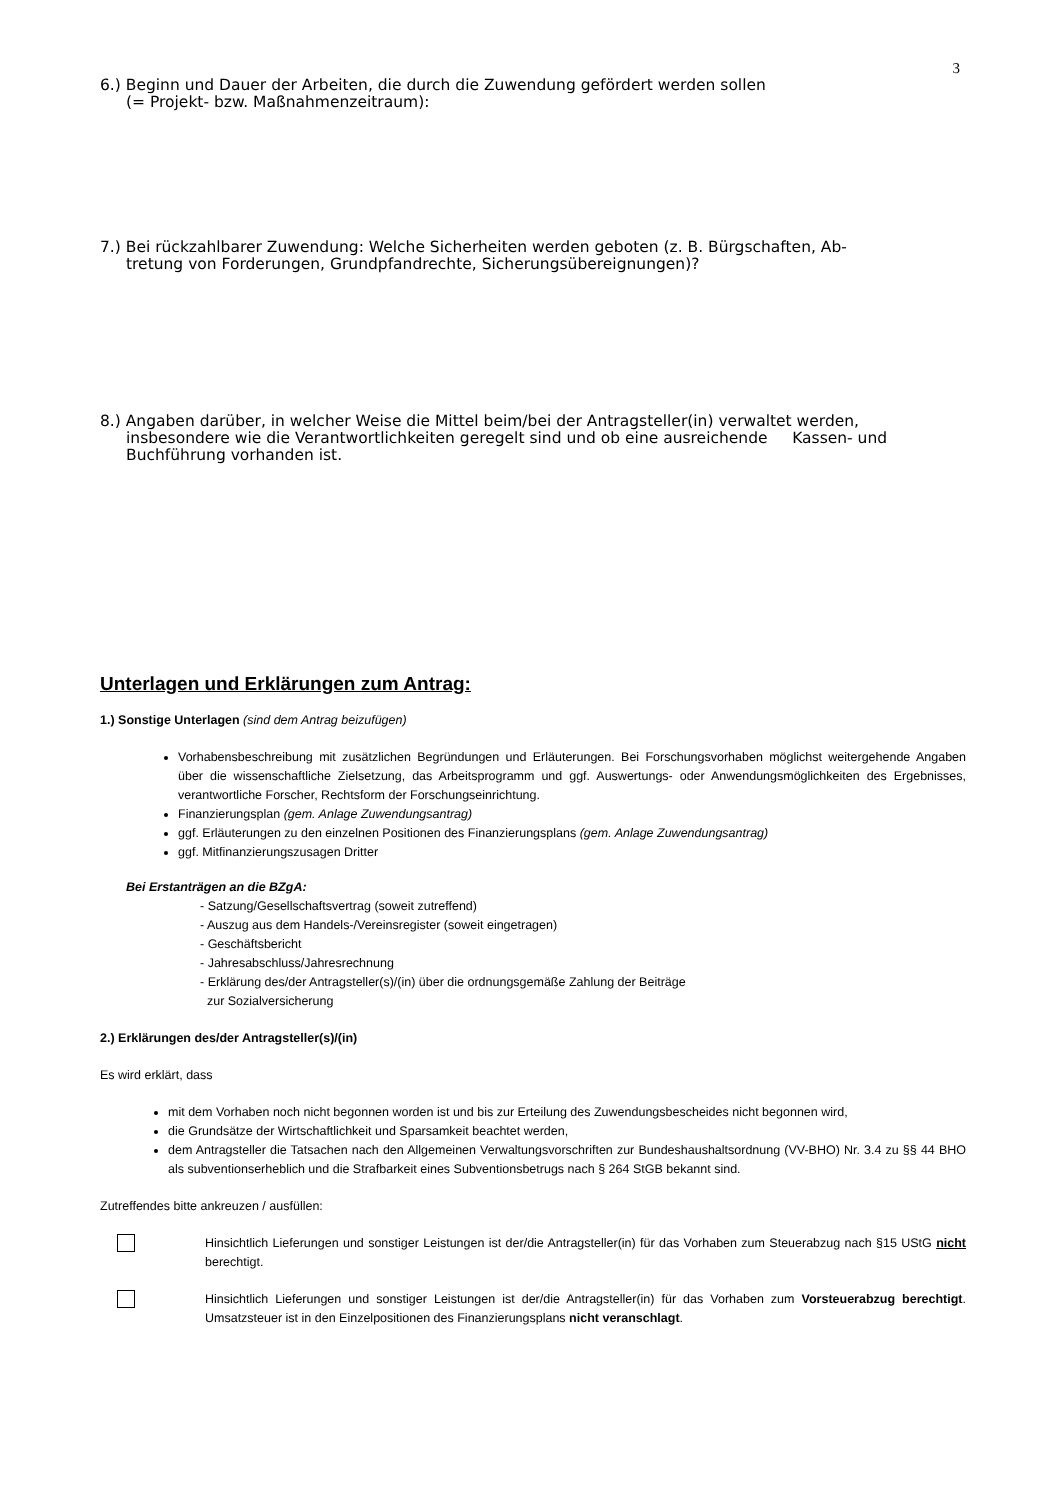3
6.) Beginn und Dauer der Arbeiten, die durch die Zuwendung gefördert werden sollen
(= Projekt- bzw. Maßnahmenzeitraum):
7.) Bei rückzahlbarer Zuwendung: Welche Sicherheiten werden geboten (z. B. Bürgschaften, Ab-
tretung von Forderungen, Grundpfandrechte, Sicherungsübereignungen)?
8.) Angaben darüber, in welcher Weise die Mittel beim/bei der Antragsteller(in) verwaltet werden, insbesondere wie die Verantwortlichkeiten geregelt sind und ob eine ausreichende Kassen- und Buchführung vorhanden ist.
Unterlagen und Erklärungen zum Antrag:
1.) Sonstige Unterlagen (sind dem Antrag beizufügen)
Vorhabensbeschreibung mit zusätzlichen Begründungen und Erläuterungen. Bei Forschungsvorhaben möglichst weitergehende Angaben über die wissenschaftliche Zielsetzung, das Arbeitsprogramm und ggf. Auswertungs- oder Anwendungsmöglichkeiten des Ergebnisses, verantwortliche Forscher, Rechtsform der Forschungseinrichtung.
Finanzierungsplan (gem. Anlage Zuwendungsantrag)
ggf. Erläuterungen zu den einzelnen Positionen des Finanzierungsplans (gem. Anlage Zuwendungsantrag)
ggf. Mitfinanzierungszusagen Dritter
Bei Erstanträgen an die BZgA:
- Satzung/Gesellschaftsvertrag (soweit zutreffend)
- Auszug aus dem Handels-/Vereinsregister (soweit eingetragen)
- Geschäftsbericht
- Jahresabschluss/Jahresrechnung
- Erklärung des/der Antragsteller(s)/(in) über die ordnungsgemäße Zahlung der Beiträge
zur Sozialversicherung
2.) Erklärungen des/der Antragsteller(s)/(in)
Es wird erklärt, dass
mit dem Vorhaben noch nicht begonnen worden ist und bis zur Erteilung des Zuwendungsbescheides nicht begonnen wird,
die Grundsätze der Wirtschaftlichkeit und Sparsamkeit beachtet werden,
dem Antragsteller die Tatsachen nach den Allgemeinen Verwaltungsvorschriften zur Bundeshaushaltsordnung (VV-BHO) Nr. 3.4 zu §§ 44 BHO als subventionserheblich und die Strafbarkeit eines Subventionsbetrugs nach § 264 StGB bekannt sind.
Zutreffendes bitte ankreuzen / ausfüllen:
Hinsichtlich Lieferungen und sonstiger Leistungen ist der/die Antragsteller(in) für das Vorhaben zum Steuerabzug nach §15 UStG nicht berechtigt.
Hinsichtlich Lieferungen und sonstiger Leistungen ist der/die Antragsteller(in) für das Vorhaben zum Vorsteuerabzug berechtigt. Umsatzsteuer ist in den Einzelpositionen des Finanzierungsplans nicht veranschlagt.